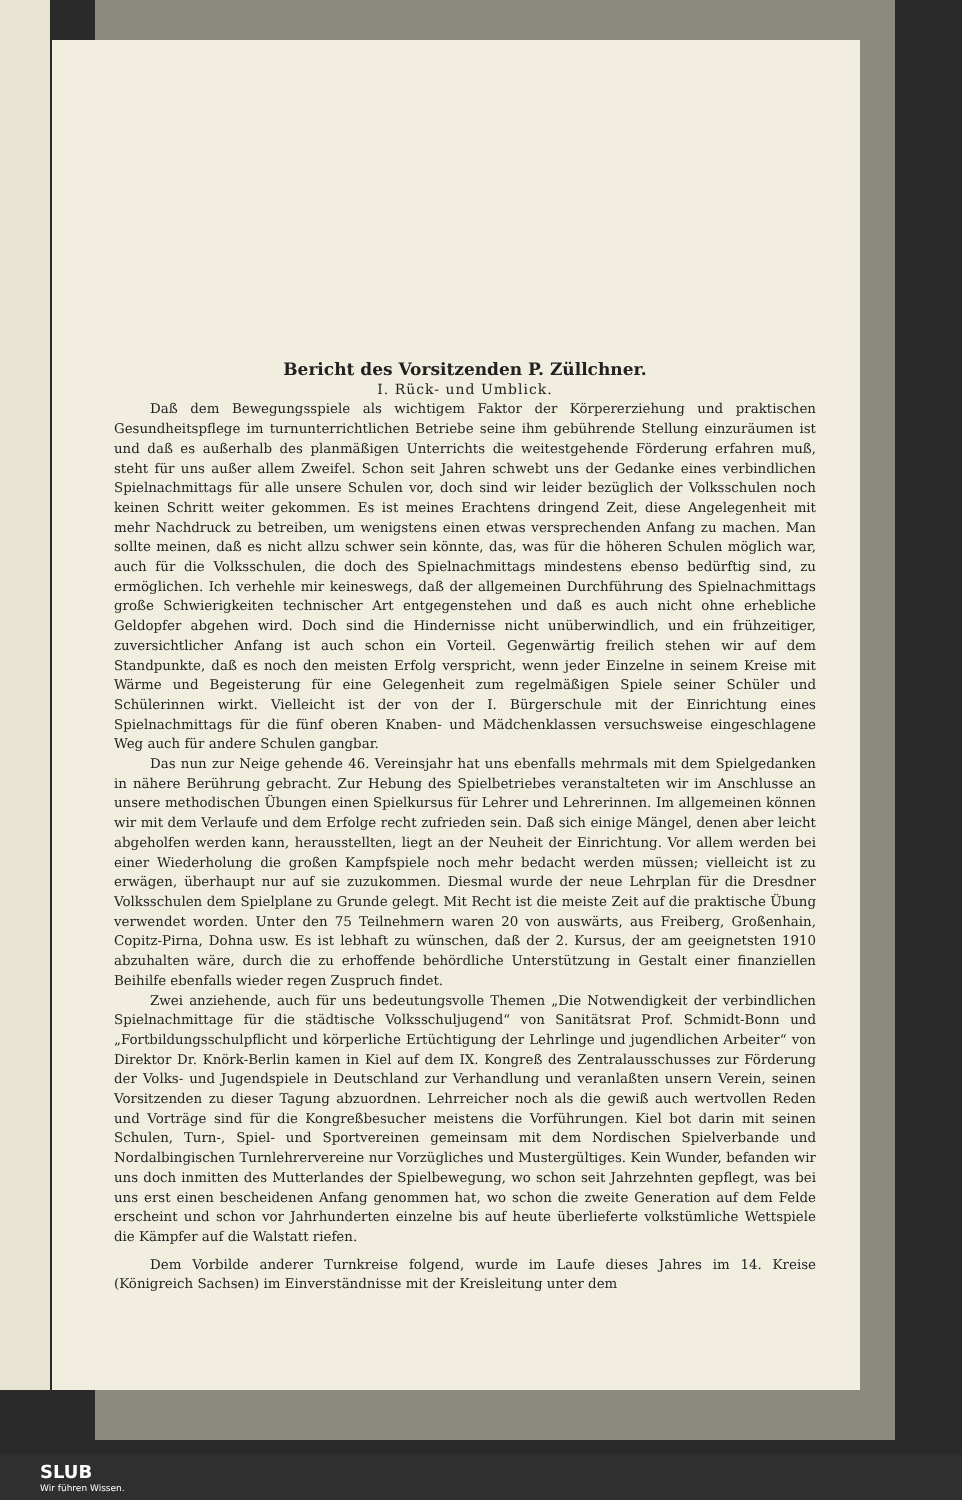Bericht des Vorsitzenden P. Züllchner.
I. Rück- und Umblick.
Daß dem Bewegungsspiele als wichtigem Faktor der Körpererziehung und praktischen Gesundheitspflege im turnunterrichtlichen Betriebe seine ihm gebührende Stellung einzuräumen ist und daß es außerhalb des planmäßigen Unterrichts die weitestgehende Förderung erfahren muß, steht für uns außer allem Zweifel. Schon seit Jahren schwebt uns der Gedanke eines verbindlichen Spielnachmittags für alle unsere Schulen vor, doch sind wir leider bezüglich der Volksschulen noch keinen Schritt weiter gekommen. Es ist meines Erachtens dringend Zeit, diese Angelegenheit mit mehr Nachdruck zu betreiben, um wenigstens einen etwas versprechenden Anfang zu machen. Man sollte meinen, daß es nicht allzu schwer sein könnte, das, was für die höheren Schulen möglich war, auch für die Volksschulen, die doch des Spielnachmittags mindestens ebenso bedürftig sind, zu ermöglichen. Ich verhehle mir keineswegs, daß der allgemeinen Durchführung des Spielnachmittags große Schwierigkeiten technischer Art entgegenstehen und daß es auch nicht ohne erhebliche Geldopfer abgehen wird. Doch sind die Hindernisse nicht unüberwindlich, und ein frühzeitiger, zuversichtlicher Anfang ist auch schon ein Vorteil. Gegenwärtig freilich stehen wir auf dem Standpunkte, daß es noch den meisten Erfolg verspricht, wenn jeder Einzelne in seinem Kreise mit Wärme und Begeisterung für eine Gelegenheit zum regelmäßigen Spiele seiner Schüler und Schülerinnen wirkt. Vielleicht ist der von der I. Bürgerschule mit der Einrichtung eines Spielnachmittags für die fünf oberen Knaben- und Mädchenklassen versuchsweise eingeschlagene Weg auch für andere Schulen gangbar.
Das nun zur Neige gehende 46. Vereinsjahr hat uns ebenfalls mehrmals mit dem Spielgedanken in nähere Berührung gebracht. Zur Hebung des Spielbetriebes veranstalteten wir im Anschlusse an unsere methodischen Übungen einen Spielkursus für Lehrer und Lehrerinnen. Im allgemeinen können wir mit dem Verlaufe und dem Erfolge recht zufrieden sein. Daß sich einige Mängel, denen aber leicht abgeholfen werden kann, herausstellten, liegt an der Neuheit der Einrichtung. Vor allem werden bei einer Wiederholung die großen Kampfspiele noch mehr bedacht werden müssen; vielleicht ist zu erwägen, überhaupt nur auf sie zuzukommen. Diesmal wurde der neue Lehrplan für die Dresdner Volksschulen dem Spielplane zu Grunde gelegt. Mit Recht ist die meiste Zeit auf die praktische Übung verwendet worden. Unter den 75 Teilnehmern waren 20 von auswärts, aus Freiberg, Großenhain, Copitz-Pirna, Dohna usw. Es ist lebhaft zu wünschen, daß der 2. Kursus, der am geeignetsten 1910 abzuhalten wäre, durch die zu erhoffende behördliche Unterstützung in Gestalt einer finanziellen Beihilfe ebenfalls wieder regen Zuspruch findet.
Zwei anziehende, auch für uns bedeutungsvolle Themen „Die Notwendigkeit der verbindlichen Spielnachmittage für die städtische Volksschuljugend“ von Sanitätsrat Prof. Schmidt-Bonn und „Fortbildungsschulpflicht und körperliche Ertüchtigung der Lehrlinge und jugendlichen Arbeiter“ von Direktor Dr. Knörk-Berlin kamen in Kiel auf dem IX. Kongreß des Zentralausschusses zur Förderung der Volks- und Jugendspiele in Deutschland zur Verhandlung und veranlaßten unsern Verein, seinen Vorsitzenden zu dieser Tagung abzuordnen. Lehrreicher noch als die gewiß auch wertvollen Reden und Vorträge sind für die Kongreßbesucher meistens die Vorführungen. Kiel bot darin mit seinen Schulen, Turn-, Spiel- und Sportvereinen gemeinsam mit dem Nordischen Spielverbande und Nordalbingischen Turnlehrervereine nur Vorzügliches und Mustergültiges. Kein Wunder, befanden wir uns doch inmitten des Mutterlandes der Spielbewegung, wo schon seit Jahrzehnten gepflegt, was bei uns erst einen bescheidenen Anfang genommen hat, wo schon die zweite Generation auf dem Felde erscheint und schon vor Jahrhunderten einzelne bis auf heute überlieferte volkstümliche Wettspiele die Kämpfer auf die Walstatt riefen.
Dem Vorbilde anderer Turnkreise folgend, wurde im Laufe dieses Jahres im 14. Kreise (Königreich Sachsen) im Einverständnisse mit der Kreisleitung unter dem
SLUB
Wir führen Wissen.